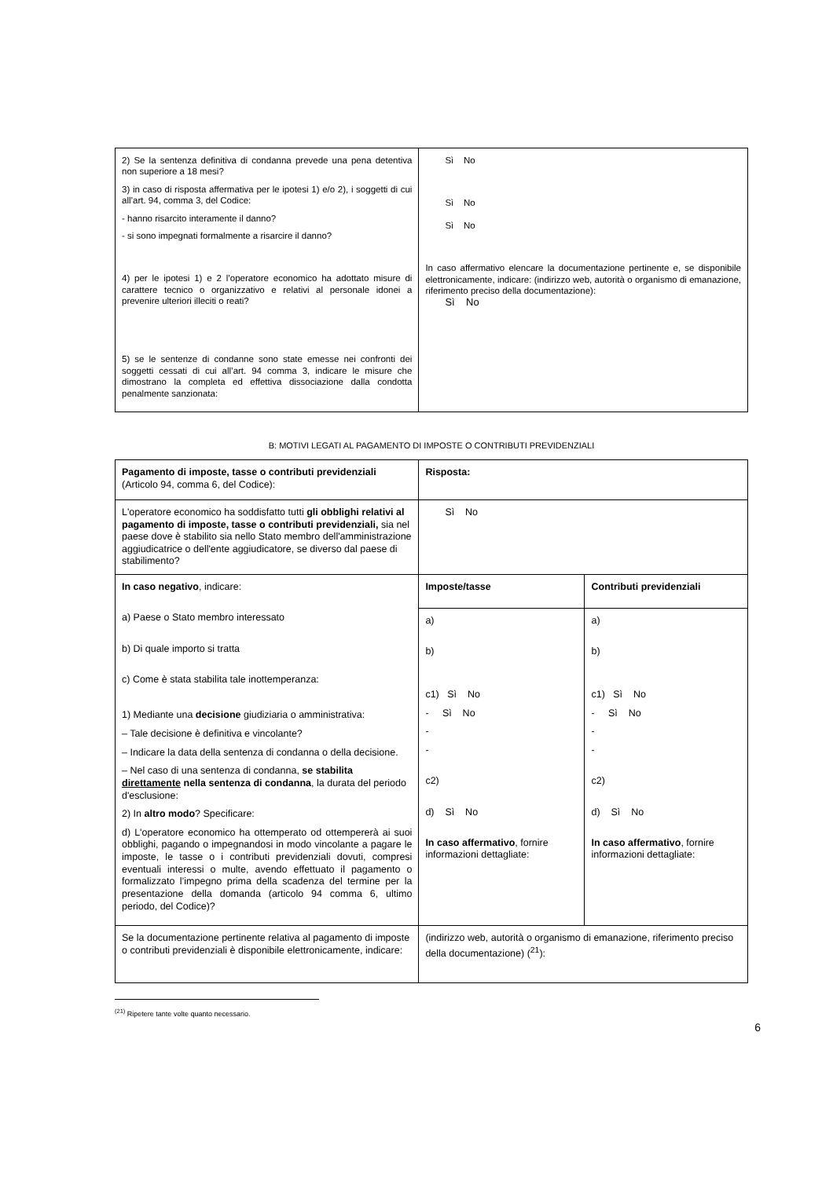| 2) Se la sentenza definitiva di condanna prevede una pena detentiva non superiore a 18 mesi? 3) in caso di risposta affermativa per le ipotesi 1) e/o 2), i soggetti di cui all’art. 94, comma 3, del Codice: - hanno risarcito interamente il danno? - si sono impegnati formalmente a risarcire il danno? 4) per le ipotesi 1) e 2 l’operatore economico ha adottato misure di carattere tecnico o organizzativo e relativi al personale idonei a prevenire ulteriori illeciti o reati? 5) se le sentenze di condanne sono state emesse nei confronti dei soggetti cessati di cui all’art. 94 comma 3, indicare le misure che dimostrano la completa ed effettiva dissociazione dalla condotta penalmente sanzionata: | Sì No Sì No Sì No In caso affermativo elencare la documentazione pertinente e, se disponibile elettronicamente, indicare: (indirizzo web, autorità o organismo di emanazione, riferimento preciso della documentazione): Sì No |
B: MOTIVI LEGATI AL PAGAMENTO DI IMPOSTE O CONTRIBUTI PREVIDENZIALI
| Pagamento di imposte, tasse o contributi previdenziali (Articolo 94, comma 6, del Codice): | Risposta: | |
| L'operatore economico ha soddisfatto tutti gli obblighi relativi al pagamento di imposte, tasse o contributi previdenziali, sia nel paese dove è stabilito sia nello Stato membro dell'amministrazione aggiudicatrice o dell'ente aggiudicatore, se diverso dal paese di stabilimento? | Sì No | |
| In caso negativo , indicare: a) Paese o Stato membro interessato b) Di quale importo si tratta c) Come è stata stabilita tale inottemperanza: 1) Mediante una decisione giudiziaria o amministrativa: – Tale decisione è definitiva e vincolante? – Indicare la data della sentenza di condanna o della decisione. – Nel caso di una sentenza di condanna, se stabilita direttamente nella sentenza di condanna , la durata del periodo d'esclusione: 2) In altro modo ? Specificare: d) L'operatore economico ha ottemperato od ottempererà ai suoi obblighi, pagando o impegnandosi in modo vincolante a pagare le imposte, le tasse o i contributi previdenziali dovuti, compresi eventuali interessi o multe, avendo effettuato il pagamento o formalizzato l’impegno prima della scadenza del termine per la presentazione della domanda (articolo 94 comma 6, ultimo periodo, del Codice)? | Imposte/tasse | Contributi previdenziali |
| | a) b) c1) Sì No - Sì No - - c2) d) Sì No In caso affermativo , fornire informazioni dettagliate: | a) b) c1) Sì No - Sì No - - c2) d) Sì No In caso affermativo , fornire informazioni dettagliate: |
| Se la documentazione pertinente relativa al pagamento di imposte o contributi previdenziali è disponibile elettronicamente, indicare: | (indirizzo web, autorità o organismo di emanazione, riferimento preciso della documentazione) (<sup>21</sup>): | |
<sup>(21)</sup> Ripetere tante volte quanto necessario.
6